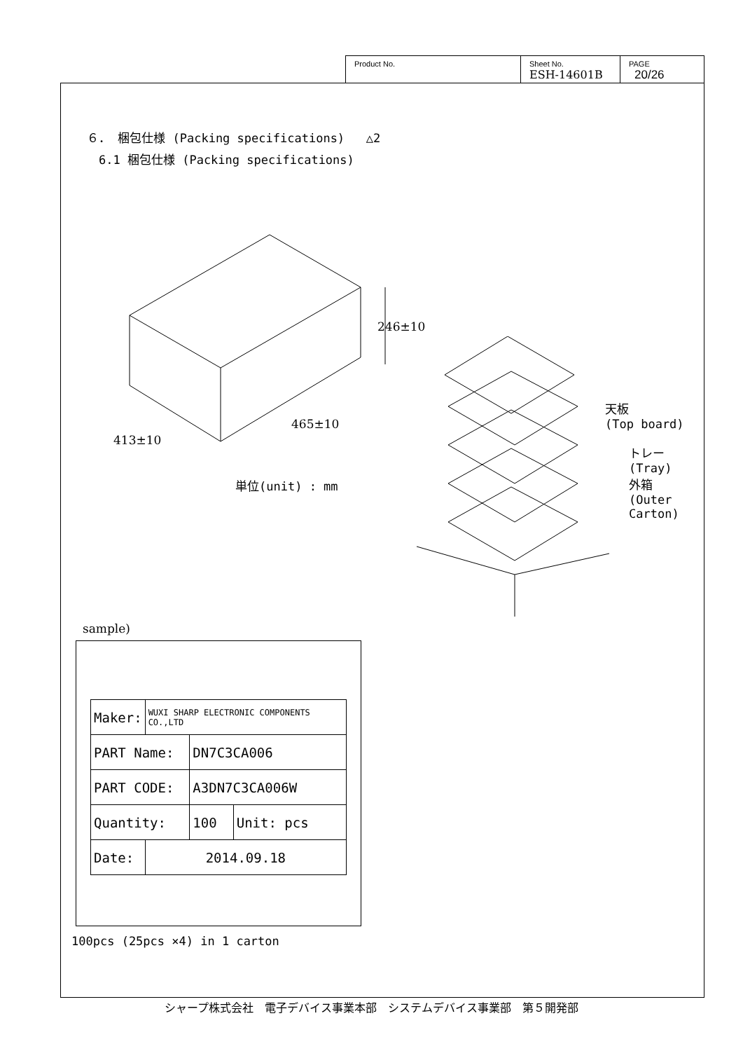Product No. Sheet No.
ESH-14601B
PAGE
20/26
６． 梱包仕様 (Packing specifications) △2
6.1 梱包仕様 (Packing specifications)
246±10
465±10
413±10
単位(unit) : mm
天板
(Top board)
トレー
(Tray)
外箱
(Outer
Carton)
sample)
| Maker: | WUXI SHARP ELECTRONIC COMPONENTS CO.,LTD | | |
| PART Name: | | DN7C3CA006 | |
| PART CODE: | | A3DN7C3CA006W | |
| Quantity: | | 100 | Unit: pcs |
| Date: | 2014.09.18 | | |
100pcs (25pcs ×4) in 1 carton
シャープ株式会社　電子デバイス事業本部　システムデバイス事業部　第５開発部